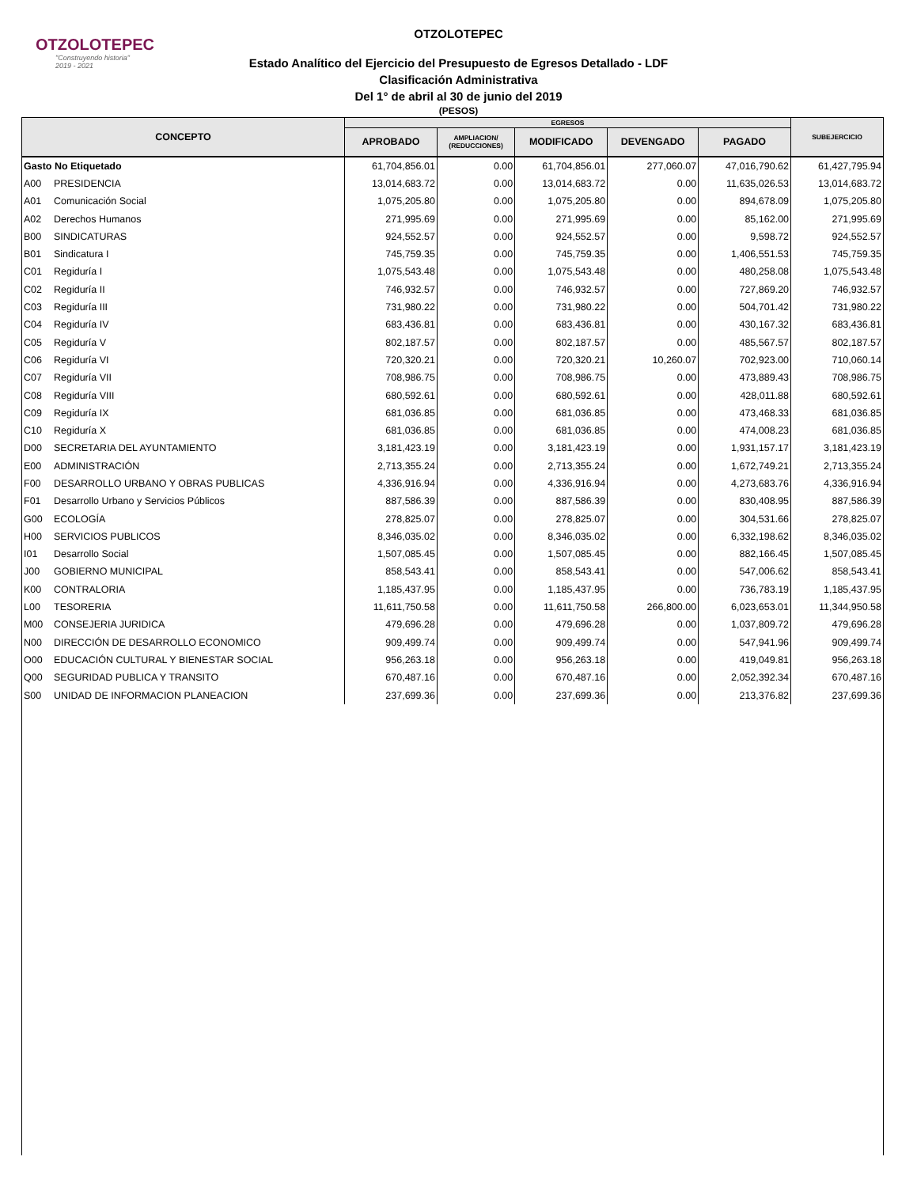OTZOLOTEPEC
"Construyendo historia" 2019 - 2021
OTZOLOTEPEC
Estado Analítico del Ejercicio del Presupuesto de Egresos Detallado - LDF
Clasificación Administrativa
Del 1° de abril al 30 de junio del 2019
(PESOS)
| CONCEPTO | EGRESOS | | | | | SUBEJERCICIO |
| --- | --- | --- | --- | --- | --- | --- |
| | APROBADO | AMPLIACION/ (REDUCCIONES) | MODIFICADO | DEVENGADO | PAGADO | |
| Gasto No Etiquetado | 61,704,856.01 | 0.00 | 61,704,856.01 | 277,060.07 | 47,016,790.62 | 61,427,795.94 |
| A00 PRESIDENCIA | 13,014,683.72 | 0.00 | 13,014,683.72 | 0.00 | 11,635,026.53 | 13,014,683.72 |
| A01 Comunicación Social | 1,075,205.80 | 0.00 | 1,075,205.80 | 0.00 | 894,678.09 | 1,075,205.80 |
| A02 Derechos Humanos | 271,995.69 | 0.00 | 271,995.69 | 0.00 | 85,162.00 | 271,995.69 |
| B00 SINDICATURAS | 924,552.57 | 0.00 | 924,552.57 | 0.00 | 9,598.72 | 924,552.57 |
| B01 Sindicatura I | 745,759.35 | 0.00 | 745,759.35 | 0.00 | 1,406,551.53 | 745,759.35 |
| C01 Regiduría I | 1,075,543.48 | 0.00 | 1,075,543.48 | 0.00 | 480,258.08 | 1,075,543.48 |
| C02 Regiduría II | 746,932.57 | 0.00 | 746,932.57 | 0.00 | 727,869.20 | 746,932.57 |
| C03 Regiduría III | 731,980.22 | 0.00 | 731,980.22 | 0.00 | 504,701.42 | 731,980.22 |
| C04 Regiduría IV | 683,436.81 | 0.00 | 683,436.81 | 0.00 | 430,167.32 | 683,436.81 |
| C05 Regiduría V | 802,187.57 | 0.00 | 802,187.57 | 0.00 | 485,567.57 | 802,187.57 |
| C06 Regiduría VI | 720,320.21 | 0.00 | 720,320.21 | 10,260.07 | 702,923.00 | 710,060.14 |
| C07 Regiduría VII | 708,986.75 | 0.00 | 708,986.75 | 0.00 | 473,889.43 | 708,986.75 |
| C08 Regiduría VIII | 680,592.61 | 0.00 | 680,592.61 | 0.00 | 428,011.88 | 680,592.61 |
| C09 Regiduría IX | 681,036.85 | 0.00 | 681,036.85 | 0.00 | 473,468.33 | 681,036.85 |
| C10 Regiduría X | 681,036.85 | 0.00 | 681,036.85 | 0.00 | 474,008.23 | 681,036.85 |
| D00 SECRETARIA DEL AYUNTAMIENTO | 3,181,423.19 | 0.00 | 3,181,423.19 | 0.00 | 1,931,157.17 | 3,181,423.19 |
| E00 ADMINISTRACIÓN | 2,713,355.24 | 0.00 | 2,713,355.24 | 0.00 | 1,672,749.21 | 2,713,355.24 |
| F00 DESARROLLO URBANO Y OBRAS PUBLICAS | 4,336,916.94 | 0.00 | 4,336,916.94 | 0.00 | 4,273,683.76 | 4,336,916.94 |
| F01 Desarrollo Urbano y Servicios Públicos | 887,586.39 | 0.00 | 887,586.39 | 0.00 | 830,408.95 | 887,586.39 |
| G00 ECOLOGÍA | 278,825.07 | 0.00 | 278,825.07 | 0.00 | 304,531.66 | 278,825.07 |
| H00 SERVICIOS PUBLICOS | 8,346,035.02 | 0.00 | 8,346,035.02 | 0.00 | 6,332,198.62 | 8,346,035.02 |
| I01 Desarrollo Social | 1,507,085.45 | 0.00 | 1,507,085.45 | 0.00 | 882,166.45 | 1,507,085.45 |
| J00 GOBIERNO MUNICIPAL | 858,543.41 | 0.00 | 858,543.41 | 0.00 | 547,006.62 | 858,543.41 |
| K00 CONTRALORIA | 1,185,437.95 | 0.00 | 1,185,437.95 | 0.00 | 736,783.19 | 1,185,437.95 |
| L00 TESORERIA | 11,611,750.58 | 0.00 | 11,611,750.58 | 266,800.00 | 6,023,653.01 | 11,344,950.58 |
| M00 CONSEJERIA JURIDICA | 479,696.28 | 0.00 | 479,696.28 | 0.00 | 1,037,809.72 | 479,696.28 |
| N00 DIRECCIÓN DE DESARROLLO ECONOMICO | 909,499.74 | 0.00 | 909,499.74 | 0.00 | 547,941.96 | 909,499.74 |
| O00 EDUCACIÓN CULTURAL Y BIENESTAR SOCIAL | 956,263.18 | 0.00 | 956,263.18 | 0.00 | 419,049.81 | 956,263.18 |
| Q00 SEGURIDAD PUBLICA Y TRANSITO | 670,487.16 | 0.00 | 670,487.16 | 0.00 | 2,052,392.34 | 670,487.16 |
| S00 UNIDAD DE INFORMACION PLANEACION | 237,699.36 | 0.00 | 237,699.36 | 0.00 | 213,376.82 | 237,699.36 |